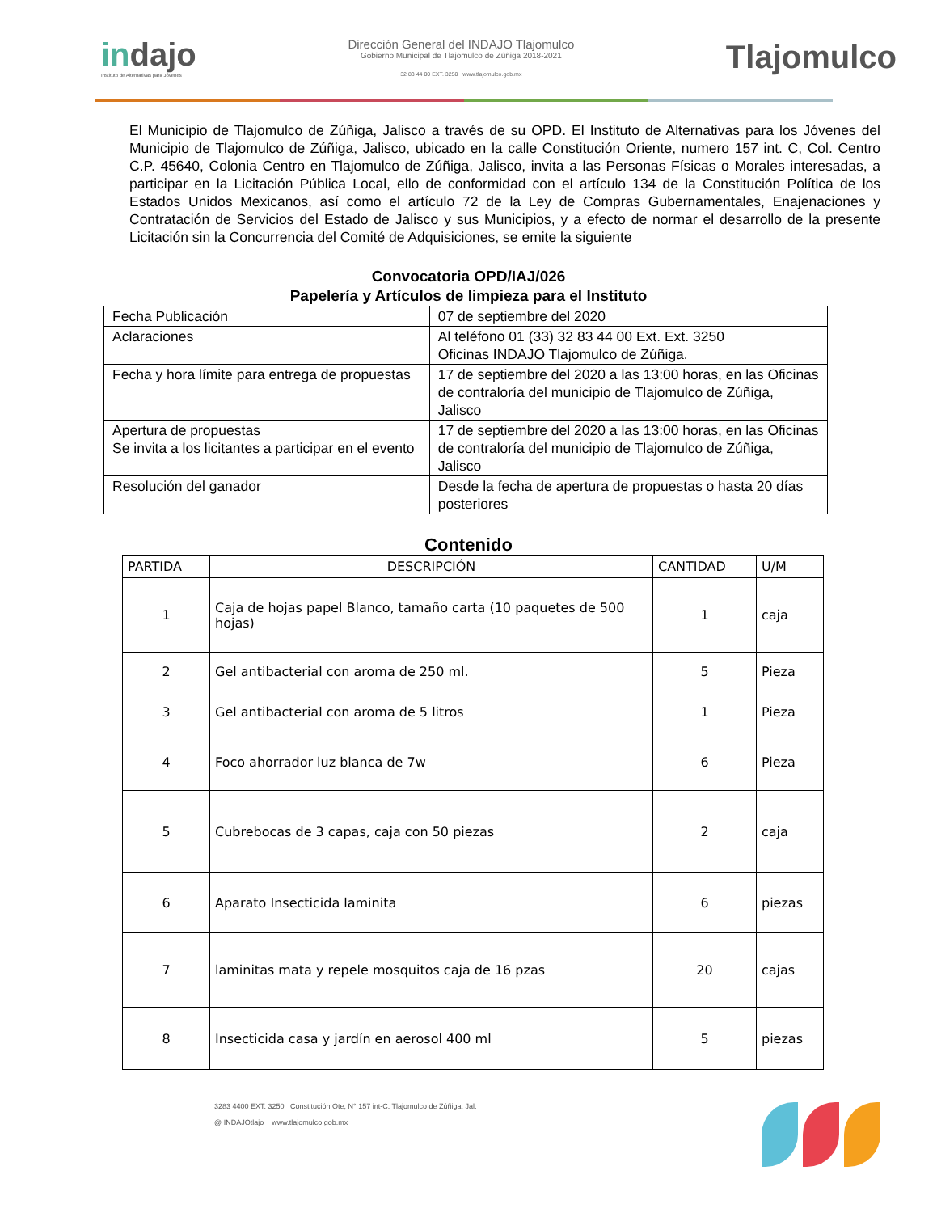indajo
Instituto de Alternativas para Jóvenes
Dirección General del INDAJO Tlajomulco
Gobierno Municipal de Tlajomulco de Zúñiga 2018-2021
32 83 44 00 EXT. 3250 www.tlajomulco.gob.mx
Tlajomulco
El Municipio de Tlajomulco de Zúñiga, Jalisco a través de su OPD. El Instituto de Alternativas para los Jóvenes del Municipio de Tlajomulco de Zúñiga, Jalisco, ubicado en la calle Constitución Oriente, numero 157 int. C, Col. Centro C.P. 45640, Colonia Centro en Tlajomulco de Zúñiga, Jalisco, invita a las Personas Físicas o Morales interesadas, a participar en la Licitación Pública Local, ello de conformidad con el artículo 134 de la Constitución Política de los Estados Unidos Mexicanos, así como el artículo 72 de la Ley de Compras Gubernamentales, Enajenaciones y Contratación de Servicios del Estado de Jalisco y sus Municipios, y a efecto de normar el desarrollo de la presente Licitación sin la Concurrencia del Comité de Adquisiciones, se emite la siguiente
Convocatoria OPD/IAJ/026
Papelería y Artículos de limpieza para el Instituto
| Fecha Publicación | 07 de septiembre del 2020 |
| Aclaraciones | Al teléfono 01 (33) 32 83 44 00 Ext. Ext. 3250 Oficinas INDAJO Tlajomulco de Zúñiga. |
| Fecha y hora límite para entrega de propuestas | 17 de septiembre del 2020 a las 13:00 horas, en las Oficinas de contraloría del municipio de Tlajomulco de Zúñiga, Jalisco |
| Apertura de propuestas Se invita a los licitantes a participar en el evento | 17 de septiembre del 2020 a las 13:00 horas, en las Oficinas de contraloría del municipio de Tlajomulco de Zúñiga, Jalisco |
| Resolución del ganador | Desde la fecha de apertura de propuestas o hasta 20 días posteriores |
Contenido
| PARTIDA | DESCRIPCIÓN | CANTIDAD | U/M |
| --- | --- | --- | --- |
| 1 | Caja de hojas papel Blanco, tamaño carta (10 paquetes de 500 hojas) | 1 | caja |
| 2 | Gel antibacterial con aroma de 250 ml. | 5 | Pieza |
| 3 | Gel antibacterial con aroma de 5 litros | 1 | Pieza |
| 4 | Foco ahorrador luz blanca de 7w | 6 | Pieza |
| 5 | Cubrebocas de 3 capas, caja con 50 piezas | 2 | caja |
| 6 | Aparato Insecticida laminita | 6 | piezas |
| 7 | laminitas mata y repele mosquitos caja de 16 pzas | 20 | cajas |
| 8 | Insecticida casa y jardín en aerosol 400 ml | 5 | piezas |
3283 4400 EXT. 3250 Constitución Ote, N° 157 int-C. Tlajomulco de Zúñiga, Jal.
@ INDAJOtlajo www.tlajomulco.gob.mx